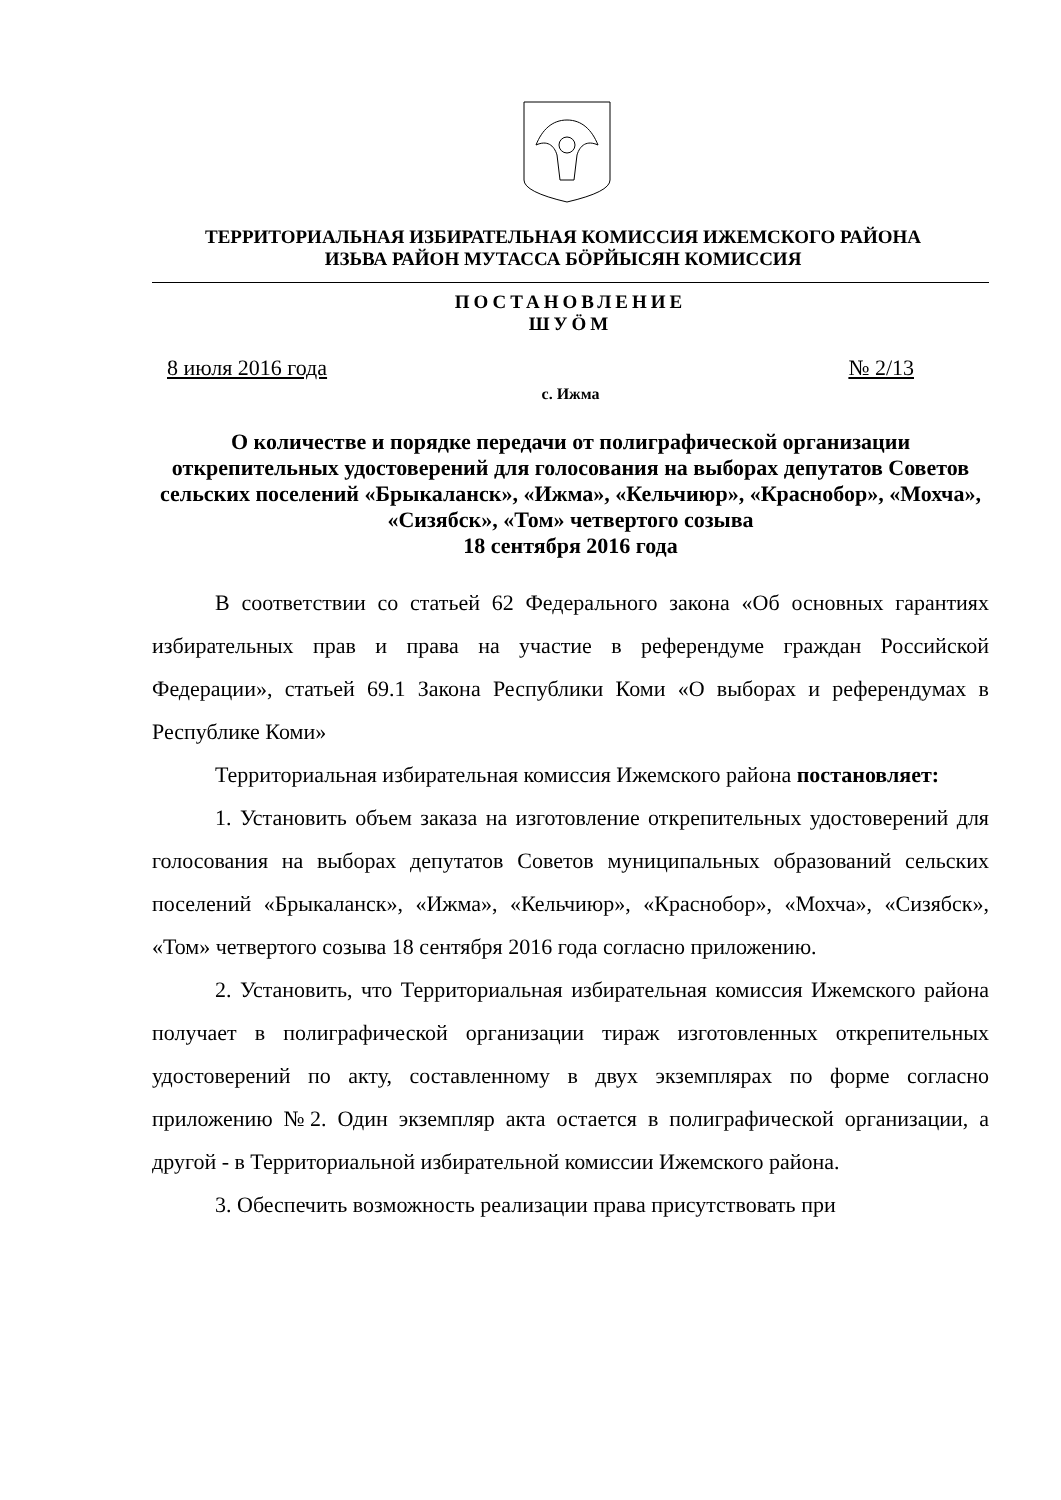ТЕРРИТОРИАЛЬНАЯ ИЗБИРАТЕЛЬНАЯ КОМИССИЯ ИЖЕМСКОГО РАЙОНА
ИЗЬВА РАЙОН МУТАССА БÖРЙЫСЯН КОМИССИЯ
ПОСТАНОВЛЕНИЕ
ШУÖМ
8 июля 2016 года № 2/13
с. Ижма
О количестве и порядке передачи от полиграфической организации открепительных удостоверений для голосования на выборах депутатов Советов сельских поселений «Брыкаланск», «Ижма», «Кельчиюр», «Краснобор», «Мохча», «Сизябск», «Том» четвертого созыва
18 сентября 2016 года
В соответствии со статьей 62 Федерального закона «Об основных гарантиях избирательных прав и права на участие в референдуме граждан Российской Федерации», статьей 69.1 Закона Республики Коми «О выборах и референдумах в Республике Коми»
Территориальная избирательная комиссия Ижемского района постановляет:
1. Установить объем заказа на изготовление открепительных удостоверений для голосования на выборах депутатов Советов муниципальных образований сельских поселений «Брыкаланск», «Ижма», «Кельчиюр», «Краснобор», «Мохча», «Сизябск», «Том» четвертого созыва 18 сентября 2016 года согласно приложению.
2. Установить, что Территориальная избирательная комиссия Ижемского района получает в полиграфической организации тираж изготовленных открепительных удостоверений по акту, составленному в двух экземплярах по форме согласно приложению №2. Один экземпляр акта остается в полиграфической организации, а другой - в Территориальной избирательной комиссии Ижемского района.
3. Обеспечить возможность реализации права присутствовать при